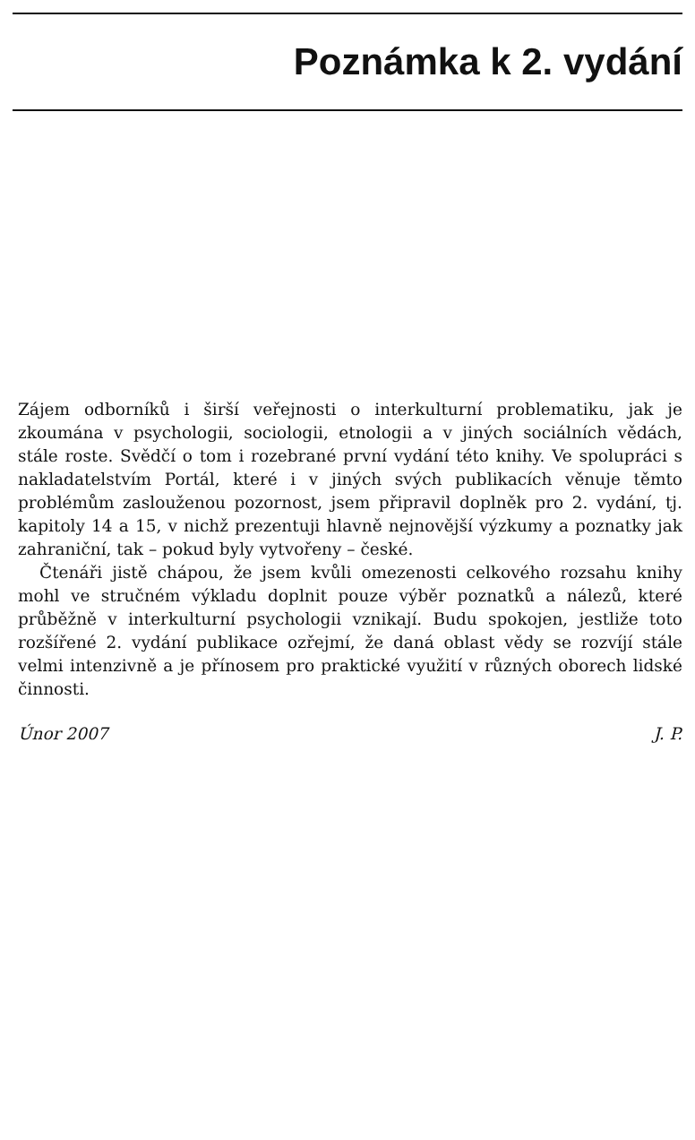Poznámka k 2. vydání
Zájem odborníků i širší veřejnosti o interkulturní problematiku, jak je zkoumána v psychologii, sociologii, etnologii a v jiných sociálních vědách, stále roste. Svědčí o tom i rozebrané první vydání této knihy. Ve spolupráci s nakladatelstvím Portál, které i v jiných svých publikacích věnuje těmto problémům zaslouženou pozornost, jsem připravil doplněk pro 2. vydání, tj. kapitoly 14 a 15, v nichž prezentuji hlavně nejnovější výzkumy a poznatky jak zahraniční, tak – pokud byly vytvořeny – české.
Čtenáři jistě chápou, že jsem kvůli omezenosti celkového rozsahu knihy mohl ve stručném výkladu doplnit pouze výběr poznatků a nálezů, které průběžně v interkulturní psychologii vznikají. Budu spokojen, jestliže toto rozšířené 2. vydání publikace ozřejmí, že daná oblast vědy se rozvíjí stále velmi intenzivně a je přínosem pro praktické využití v různých oborech lidské činnosti.
Únor 2007 J. P.